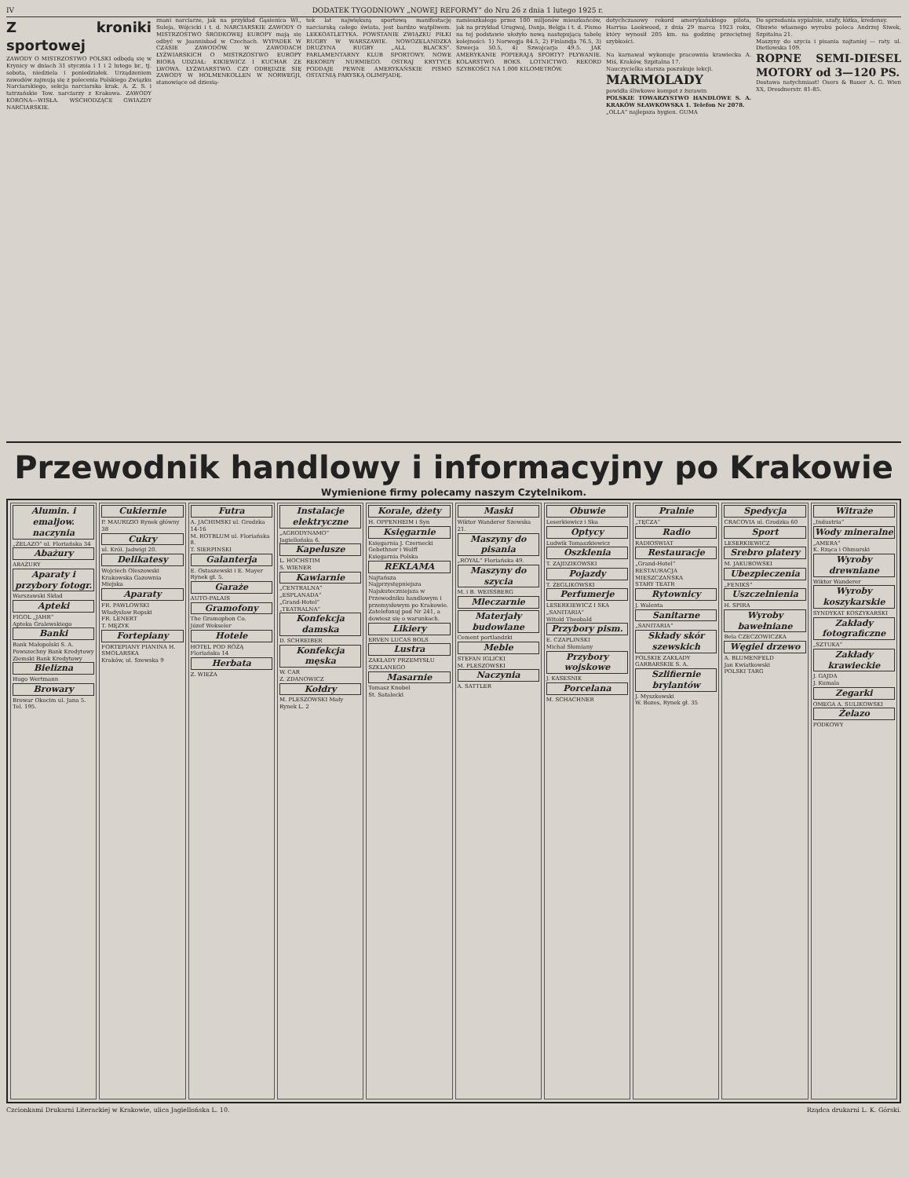IV DODATEK TYGODNIOWY „NOWEJ REFORMY“ do Nru 26 z dnia 1 lutego 1925 r.
Z kroniki sportowej
ZAWODY O MISTRZOSTWO POLSKI odbędą się w Krynicy w dniach 31 stycznia i 1 i 2 lutego br., tj. sobota, niedziela i poniedziałek. Urządzeniem zawodów zajmują się z polecenia Polskiego Związku Narciarskiego, sekcja narciarska krak. A. Z. S. i tatrzańskie Tow. narciarzy z Krakowa. ZAWODY KORONA—WISŁA. WSCHODZĄCE GWIAZDY NARCIARSKIE.
znani narciarze, jak na przykład Gąsienica Wł., Suleja, Wójcicki i t. d. NARCIARSKIE ZAWODY O MISTRZOSTWO ŚRODKOWEJ EUROPY mają się odbyć w Joannisbad w Czechach. WYPADEK W CZASIE ZAWODÓW. W ZAWODACH ŁYŻWIARSKICH O MISTRZOSTWO EUROPY BIORĄ UDZIAŁ: KIKIEWICZ I KUCHAR ZE LWOWA. ŁYŻWIARSTWO. CZY ODBĘDZIE SIĘ ZAWODY W HOLMENKOLLEN W NORWEGJI, stanowiące od dziesią-
tek lat największą sportową manifestację narciarską całego świata, jest bardzo wątpliwem. LEKKOATLETYKA. POWSTANIE ZWIĄZKU PIŁKI RUGBY W WARSZAWIE. NOWOZELANDZKA DRUŻYNA RUGBY „ALL BLACKS“. PARLAMENTARNY KLUB SPORTOWY. NOWE REKORDY NURMIEGO. OSTRAJ KRYTYCE PODDAJE PEWNE AMERYKAŃSKIE PISMO OSTATNIĄ PARYSKĄ OLIMPJADĘ.
zamieszkałego przez 100 miljonów mieszkańców, jak na przykład Urugwaj, Danja, Belgja i t. d. Pismo na tej podstawie ułożyło nową następującą tabelę kolejności: 1) Norwegja 84.5, 2) Finlandja 76.5, 3) Szwecja 50.5, 4) Szwajcarja 49.5. JAK AMERYKANIE POPIERAJĄ SPORTY? PŁYWANIE. KOLARSTWO. BOKS. LOTNICTWO. REKORD SZYBKOŚCI NA 1.000 KILOMETRÓW.
dotychczasowy rekord amerykańskiego pilota, Harrisa Lookwood, z dnia 29 marca 1923 roku, który wynosił 205 km. na godzinę przeciętnej szybkości.
Na karnawał wykonuje pracownia krawiecka A. Miś, Kraków, Szpitalna 17.
Nauczycielka starsza poszukuje lekcji.
MARMOLADY
powidła śliwkowe kompot z żurawin
POLSKIE TOWARZYSTWO HANDLOWE S. A. KRAKÓW SŁAWKOWSKA 1. Telefon Nr 2078.
„OLLA“ najlepsza hygien. GUMA
Do sprzedania sypialnie, szafy, łóżka, kredensy.
Obuwie własnego wyrobu poleca Andrzej Siwek, Szpitalna 21.
Maszyny do szycia i pisania najtaniej — raty. ul. Dietlowska 109.
ROPNE SEMI-DIESEL MOTORY od 3—120 PS.
Dostawa natychmiast! Osers & Bauer A. G. Wien XX, Dresdnerstr. 81-85.
Przewodnik handlowy i informacyjny po Krakowie
Wymienione firmy polecamy naszym Czytelnikom.
Alumin. i emaljow. naczynia
„ŻELAZO“ ul. Floriańska 34
Abażury
ABAŻURY
Aparaty i przybory fotogr.
Warszawski Skład
Apteki
FIGOL „JAHR“
Apteka Gralewskiego
Banki
Bank Małopolski S. A.
Powszechny Bank Kredytowy
Ziemski Bank Kredytowy
Bielizna
Hugo Wertmann
Browary
Browar Okocim ul. Jana 5. Tel. 195.
Cukiernie
P. MAURIZIO Rynek główny 38
Cukry
ul. Król. Jadwigi 20.
Delikatesy
Wojciech Oleszowski
Krakowska Gazownia Miejska
Aparaty
FR. PAWLOWSKI
Władysław Ropski
FR. LENERT
T. MĘZYK
Fortepiany
FORTEPIANY PIANINA H. SMOLARSKA
Kraków, ul. Szewska 9
Futra
A. JACHIMSKI ul. Grodzka 14-16
M. ROTBLUM ul. Floriańska 8.
T. SIERPINSKI
Galanterja
E. Ostaszewski i E. Mayer Rynek gł. 5.
Garaże
AUTO-PALAIS
Gramofony
The Gramophon Co.
Józef Wekseler
Hotele
HOTEL POD RÓŻĄ Floriańska 14
Herbata
Z. WIEŻA
Instalacje elektryczne
„AGRODYNAMO“ Jagiellońska 6.
Kapelusze
L. HOCHSTIM
S. WIENER
Kawiarnie
„CENTRALNA“
„ESPLANADA“
„Grand-Hotel“
„TEATRALNA“Konfekcja damska
D. SCHREIBER
Konfekcja męska
W. CAR
Z. ZDANOWICZ
Kołdry
M. PLESZOWSKI Mały Rynek L. 2
Korale, dżety
H. OPPENHEIM i Syn
Księgarnie
Księgarnia J. Czernecki
Gebethner i Wolff
Księgarnia Polska
REKLAMA
Najtańsza Najprzystępniejsza Najskuteczniejsza w Przewodniku handlowym i przemysłowym po Krakowie. Zatelefonuj pod Nr 241, a dowiesz się o warunkach.
Likiery
ERVEN LUCAS BOLS
Lustra
ZAKŁADY PRZEMYSŁU SZKLANEGO
Masarnie
Tomasz Knobel
St. Satalecki
Maski
Wiktor Wanderer Szewska 21.
Maszyny do pisania
„ROYAL“ Floriańska 49.
Maszyny do szycia
M. i B. WEISSBERG
Mleczarnie
Materjały budowlane
Cement portlandzki
Meble
STEFAN IGLICKI
M. PLESZOWSKI
Naczynia
A. SATTLER
Obuwie
Leserkiewicz i Ska
Optycy
Ludwik Tomaszkiewicz
Oszklenia
T. ZAJDZIKOWSKI
Pojazdy
T. ŻEGLIKOWSKI
Perfumerje
LESERKIEWICZ I SKA
„SANITARIA“
Witold Theobald
Przybory pism.
E. CZAPLINSKI
Michał Słomiany
Przybory wojskowe
J. KASESNIK
Porcelana
M. SCHACHNER
Pralnie
„TĘCZA“Radio
RADIOSWIAT
Restauracje
„Grand-Hotel“
RESTAURACJA MIESZCZAŃSKA
STARY TEATR
Rytownicy
J. Walenta
Sanitarne
„SANITARIA“Składy skór szewskich
POLSKIE ZAKŁADY GARBARSKIE S. A.
Szlifiernie brylantów
J. Myszkowski
W. Bozes, Rynek gł. 35
Spedycja
CRACOVIA ul. Grodzka 60
Sport
LESERKIEWICZ
Srebro platery
M. JAKUBOWSKI
Ubezpieczenia
„FENIKS“Uszczelnienia
H. SPIRA
Wyroby bawełniane
Bela CZECZOWICZKA
Węgiel drzewo
A. BLUMENFELD
Jan Kwiatkowski
POLSKI TARG
Witraże
„Industria“Wody mineralne
„AMERA“
K. Rząca i Ohmurski
Wyroby drewniane
Wiktor Wanderer
Wyroby koszykarskie
SYNDYKAT KOSZYKARSKI
Zakłady fotograficzne
„SZTUKA“Zakłady krawieckie
J. GAJDA
J. Kumala
Zegarki
OMEGA A. SULIKOWSKI
Żelazo
PODKOWY
Czcionkami Drukarni Literackiej w Krakowie, ulica Jagiellońska L. 10. Rządca drukarni L. K. Górski.